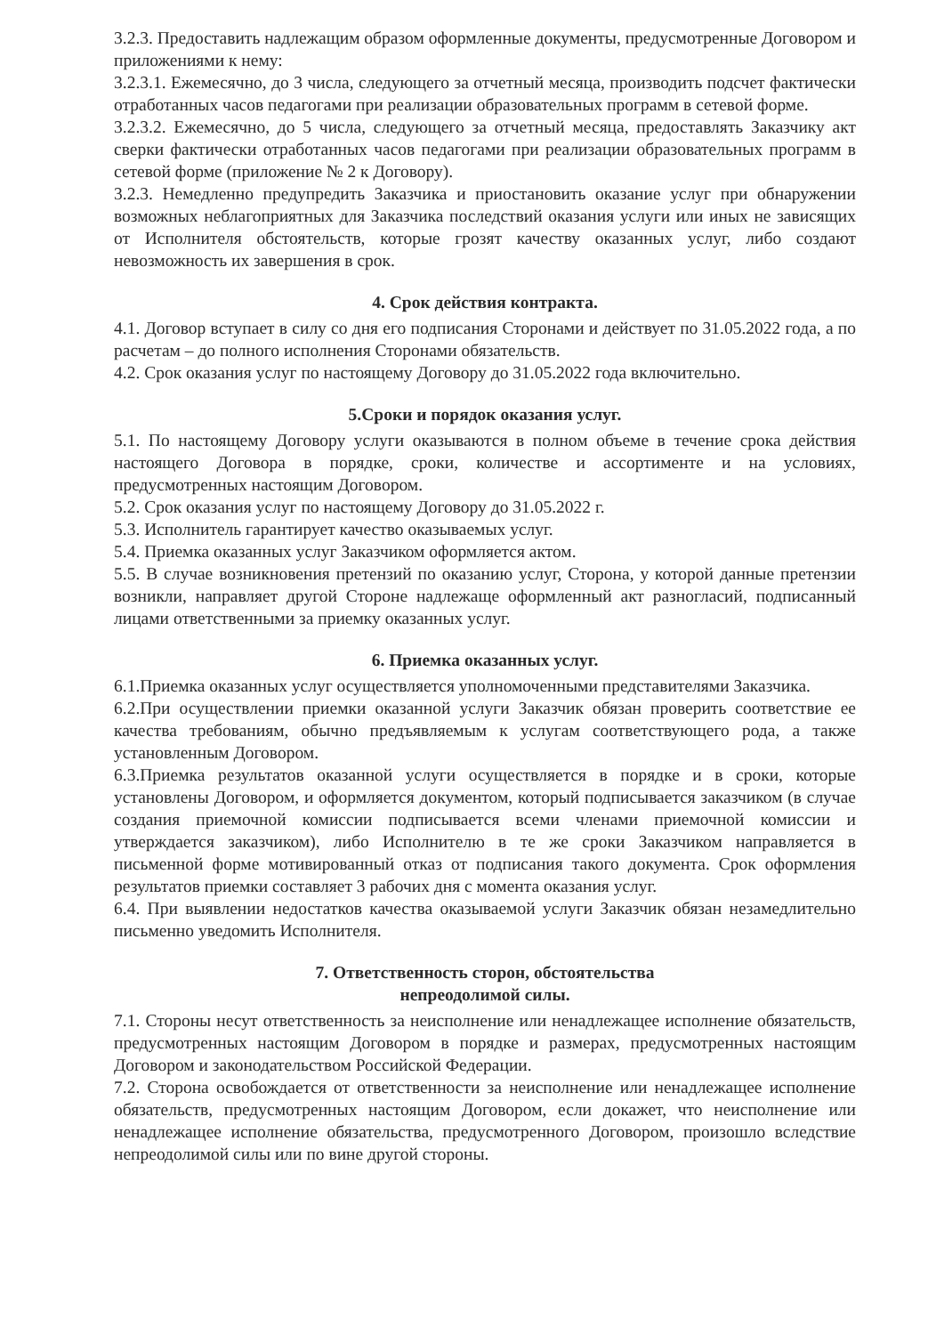3.2.3. Предоставить надлежащим образом оформленные документы, предусмотренные Договором и приложениями к нему:
3.2.3.1. Ежемесячно, до 3 числа, следующего за отчетный месяца, производить подсчет фактически отработанных часов педагогами при реализации образовательных программ в сетевой форме.
3.2.3.2. Ежемесячно, до 5 числа, следующего за отчетный месяца, предоставлять Заказчику акт сверки фактически отработанных часов педагогами при реализации образовательных программ в сетевой форме (приложение № 2 к Договору).
3.2.3. Немедленно предупредить Заказчика и приостановить оказание услуг при обнаружении возможных неблагоприятных для Заказчика последствий оказания услуги или иных не зависящих от Исполнителя обстоятельств, которые грозят качеству оказанных услуг, либо создают невозможность их завершения в срок.
4. Срок действия контракта.
4.1. Договор вступает в силу со дня его подписания Сторонами и действует по 31.05.2022 года, а по расчетам – до полного исполнения Сторонами обязательств.
4.2. Срок оказания услуг по настоящему Договору до 31.05.2022 года включительно.
5.Сроки и порядок оказания услуг.
5.1. По настоящему Договору услуги оказываются в полном объеме в течение срока действия настоящего Договора в порядке, сроки, количестве и ассортименте и на условиях, предусмотренных настоящим Договором.
5.2. Срок оказания услуг по настоящему Договору до 31.05.2022 г.
5.3. Исполнитель гарантирует качество оказываемых услуг.
5.4. Приемка оказанных услуг Заказчиком оформляется актом.
5.5. В случае возникновения претензий по оказанию услуг, Сторона, у которой данные претензии возникли, направляет другой Стороне надлежаще оформленный акт разногласий, подписанный лицами ответственными за приемку оказанных услуг.
6. Приемка оказанных услуг.
6.1.Приемка оказанных услуг осуществляется уполномоченными представителями Заказчика.
6.2.При осуществлении приемки оказанной услуги Заказчик обязан проверить соответствие ее качества требованиям, обычно предъявляемым к услугам соответствующего рода, а также установленным Договором.
6.3.Приемка результатов оказанной услуги осуществляется в порядке и в сроки, которые установлены Договором, и оформляется документом, который подписывается заказчиком (в случае создания приемочной комиссии подписывается всеми членами приемочной комиссии и утверждается заказчиком), либо Исполнителю в те же сроки Заказчиком направляется в письменной форме мотивированный отказ от подписания такого документа. Срок оформления результатов приемки составляет 3 рабочих дня с момента оказания услуг.
6.4. При выявлении недостатков качества оказываемой услуги Заказчик обязан незамедлительно письменно уведомить Исполнителя.
7. Ответственность сторон, обстоятельства
непреодолимой силы.
7.1. Стороны несут ответственность за неисполнение или ненадлежащее исполнение обязательств, предусмотренных настоящим Договором в порядке и размерах, предусмотренных настоящим Договором и законодательством Российской Федерации.
7.2. Сторона освобождается от ответственности за неисполнение или ненадлежащее исполнение обязательств, предусмотренных настоящим Договором, если докажет, что неисполнение или ненадлежащее исполнение обязательства, предусмотренного Договором, произошло вследствие непреодолимой силы или по вине другой стороны.